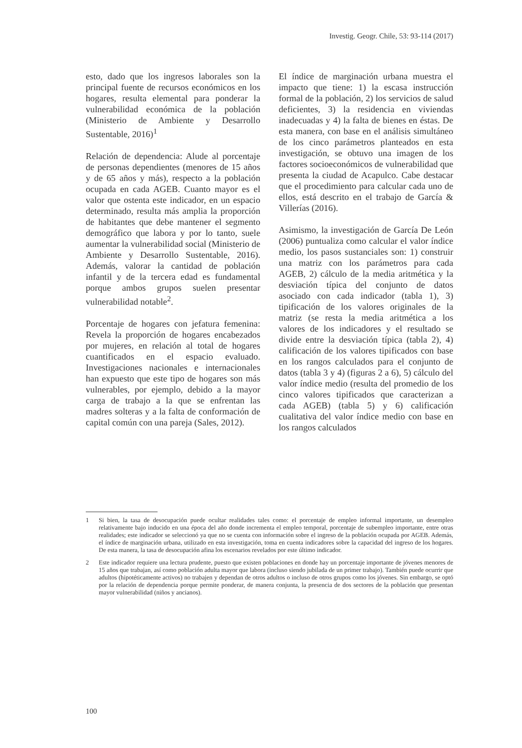Investig. Geogr. Chile, 53: 93-114 (2017)
esto, dado que los ingresos laborales son la principal fuente de recursos económicos en los hogares, resulta elemental para ponderar la vulnerabilidad económica de la población (Ministerio de Ambiente y Desarrollo Sustentable, 2016)<sup>1</sup>
Relación de dependencia: Alude al porcentaje de personas dependientes (menores de 15 años y de 65 años y más), respecto a la población ocupada en cada AGEB. Cuanto mayor es el valor que ostenta este indicador, en un espacio determinado, resulta más amplia la proporción de habitantes que debe mantener el segmento demográfico que labora y por lo tanto, suele aumentar la vulnerabilidad social (Ministerio de Ambiente y Desarrollo Sustentable, 2016). Además, valorar la cantidad de población infantil y de la tercera edad es fundamental porque ambos grupos suelen presentar vulnerabilidad notable<sup>2</sup>.
Porcentaje de hogares con jefatura femenina: Revela la proporción de hogares encabezados por mujeres, en relación al total de hogares cuantificados en el espacio evaluado. Investigaciones nacionales e internacionales han expuesto que este tipo de hogares son más vulnerables, por ejemplo, debido a la mayor carga de trabajo a la que se enfrentan las madres solteras y a la falta de conformación de capital común con una pareja (Sales, 2012).
El índice de marginación urbana muestra el impacto que tiene: 1) la escasa instrucción formal de la población, 2) los servicios de salud deficientes, 3) la residencia en viviendas inadecuadas y 4) la falta de bienes en éstas. De esta manera, con base en el análisis simultáneo de los cinco parámetros planteados en esta investigación, se obtuvo una imagen de los factores socioeconómicos de vulnerabilidad que presenta la ciudad de Acapulco. Cabe destacar que el procedimiento para calcular cada uno de ellos, está descrito en el trabajo de García & Villerías (2016).
Asimismo, la investigación de García De León (2006) puntualiza como calcular el valor índice medio, los pasos sustanciales son: 1) construir una matriz con los parámetros para cada AGEB, 2) cálculo de la media aritmética y la desviación típica del conjunto de datos asociado con cada indicador (tabla 1), 3) tipificación de los valores originales de la matriz (se resta la media aritmética a los valores de los indicadores y el resultado se divide entre la desviación típica (tabla 2), 4) calificación de los valores tipificados con base en los rangos calculados para el conjunto de datos (tabla 3 y 4) (figuras 2 a 6), 5) cálculo del valor índice medio (resulta del promedio de los cinco valores tipificados que caracterizan a cada AGEB) (tabla 5) y 6) calificación cualitativa del valor índice medio con base en los rangos calculados
1 Si bien, la tasa de desocupación puede ocultar realidades tales como: el porcentaje de empleo informal importante, un desempleo relativamente bajo inducido en una época del año donde incrementa el empleo temporal, porcentaje de subempleo importante, entre otras realidades; este indicador se seleccionó ya que no se cuenta con información sobre el ingreso de la población ocupada por AGEB. Además, el índice de marginación urbana, utilizado en esta investigación, toma en cuenta indicadores sobre la capacidad del ingreso de los hogares. De esta manera, la tasa de desocupación afina los escenarios revelados por este último indicador.
2 Este indicador requiere una lectura prudente, puesto que existen poblaciones en donde hay un porcentaje importante de jóvenes menores de 15 años que trabajan, así como población adulta mayor que labora (incluso siendo jubilada de un primer trabajo). También puede ocurrir que adultos (hipotéticamente activos) no trabajen y dependan de otros adultos o incluso de otros grupos como los jóvenes. Sin embargo, se optó por la relación de dependencia porque permite ponderar, de manera conjunta, la presencia de dos sectores de la población que presentan mayor vulnerabilidad (niños y ancianos).
100